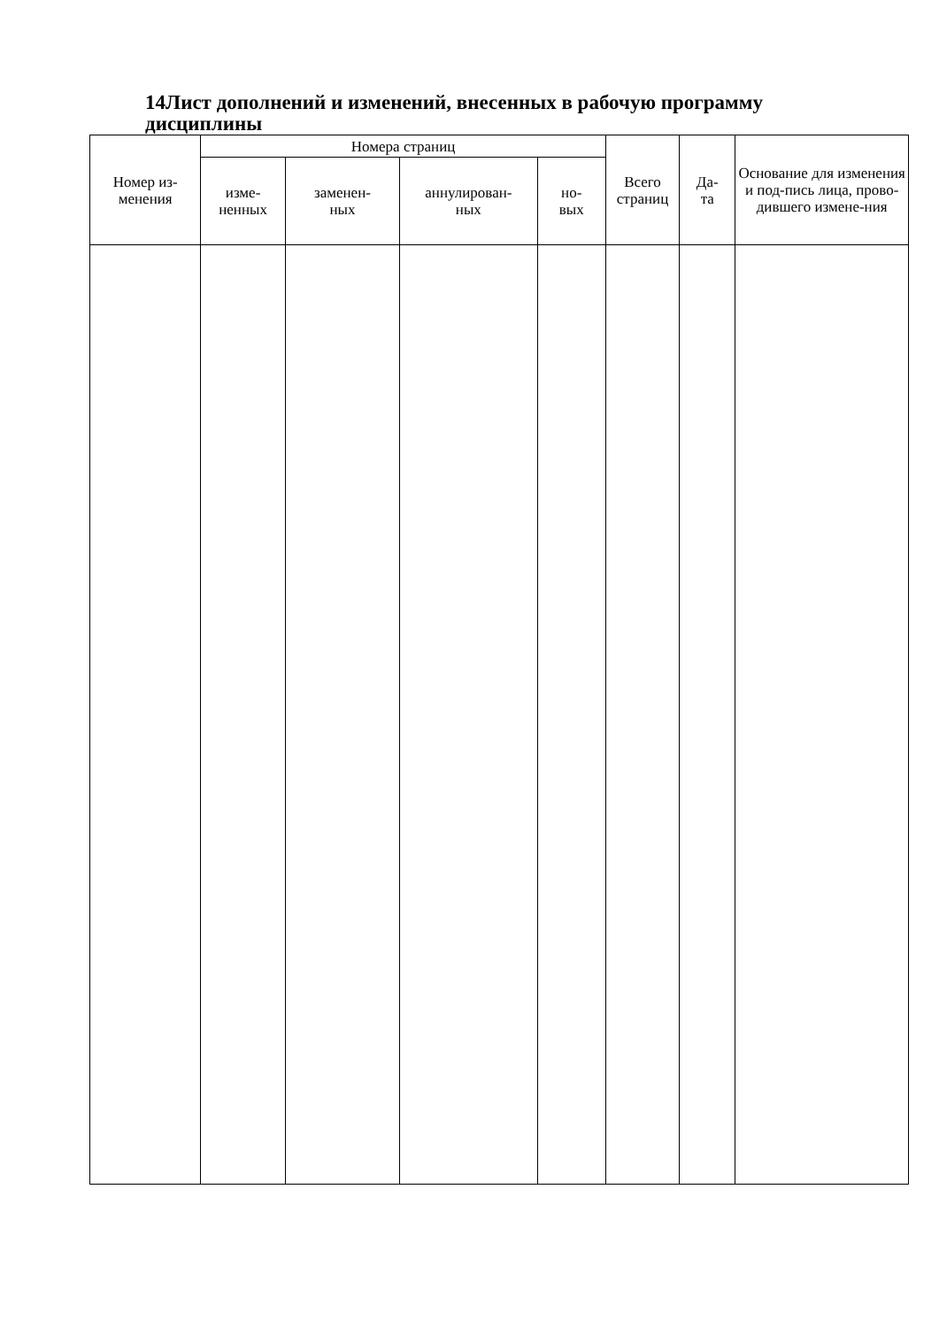14Лист дополнений и изменений, внесенных в рабочую программу дисциплины
| Номер из- менения | Номера страниц | | | | Всего страниц | Да- та | Основание для изменения и под-пись лица, прово-дившего измене-ния |
| --- | --- | --- | --- | --- | --- | --- | --- |
| | изме- ненных | заменен- ных | аннулирован- ных | но- вых | | | |